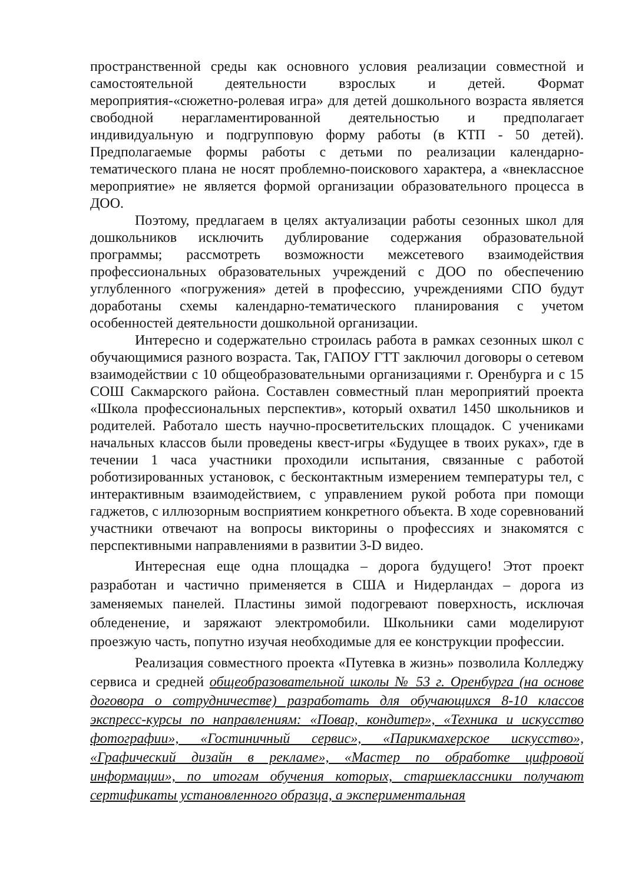пространственной среды как основного условия реализации совместной и самостоятельной деятельности взрослых и детей. Формат мероприятия-«сюжетно-ролевая игра» для детей дошкольного возраста является свободной нерагламентированной деятельностью и предполагает индивидуальную и подгрупповую форму работы (в КТП - 50 детей). Предполагаемые формы работы с детьми по реализации календарно-тематического плана не носят проблемно-поискового характера, а «внеклассное мероприятие» не является формой организации образовательного процесса в ДОО.
Поэтому, предлагаем в целях актуализации работы сезонных школ для дошкольников исключить дублирование содержания образовательной программы; рассмотреть возможности межсетевого взаимодействия профессиональных образовательных учреждений с ДОО по обеспечению углубленного «погружения» детей в профессию, учреждениями СПО будут доработаны схемы календарно-тематического планирования с учетом особенностей деятельности дошкольной организации.
Интересно и содержательно строилась работа в рамках сезонных школ с обучающимися разного возраста. Так, ГАПОУ ГТТ заключил договоры о сетевом взаимодействии с 10 общеобразовательными организациями г. Оренбурга и с 15 СОШ Сакмарского района. Составлен совместный план мероприятий проекта «Школа профессиональных перспектив», который охватил 1450 школьников и родителей. Работало шесть научно-просветительских площадок. С учениками начальных классов были проведены квест-игры «Будущее в твоих руках», где в течении 1 часа участники проходили испытания, связанные с работой роботизированных установок, с бесконтактным измерением температуры тел, с интерактивным взаимодействием, с управлением рукой робота при помощи гаджетов, с иллюзорным восприятием конкретного объекта. В ходе соревнований участники отвечают на вопросы викторины о профессиях и знакомятся с перспективными направлениями в развитии 3-D видео.
Интересная еще одна площадка – дорога будущего! Этот проект разработан и частично применяется в США и Нидерландах – дорога из заменяемых панелей. Пластины зимой подогревают поверхность, исключая обледенение, и заряжают электромобили. Школьники сами моделируют проезжую часть, попутно изучая необходимые для ее конструкции профессии.
Реализация совместного проекта «Путевка в жизнь» позволила Колледжу сервиса и средней общеобразовательной школы № 53 г. Оренбурга (на основе договора о сотрудничестве) разработать для обучающихся 8-10 классов экспресс-курсы по направлениям: «Повар, кондитер», «Техника и искусство фотографии», «Гостиничный сервис», «Парикмахерское искусство», «Графический дизайн в рекламе», «Мастер по обработке цифровой информации», по итогам обучения которых, старшеклассники получают сертификаты установленного образца, а экспериментальная